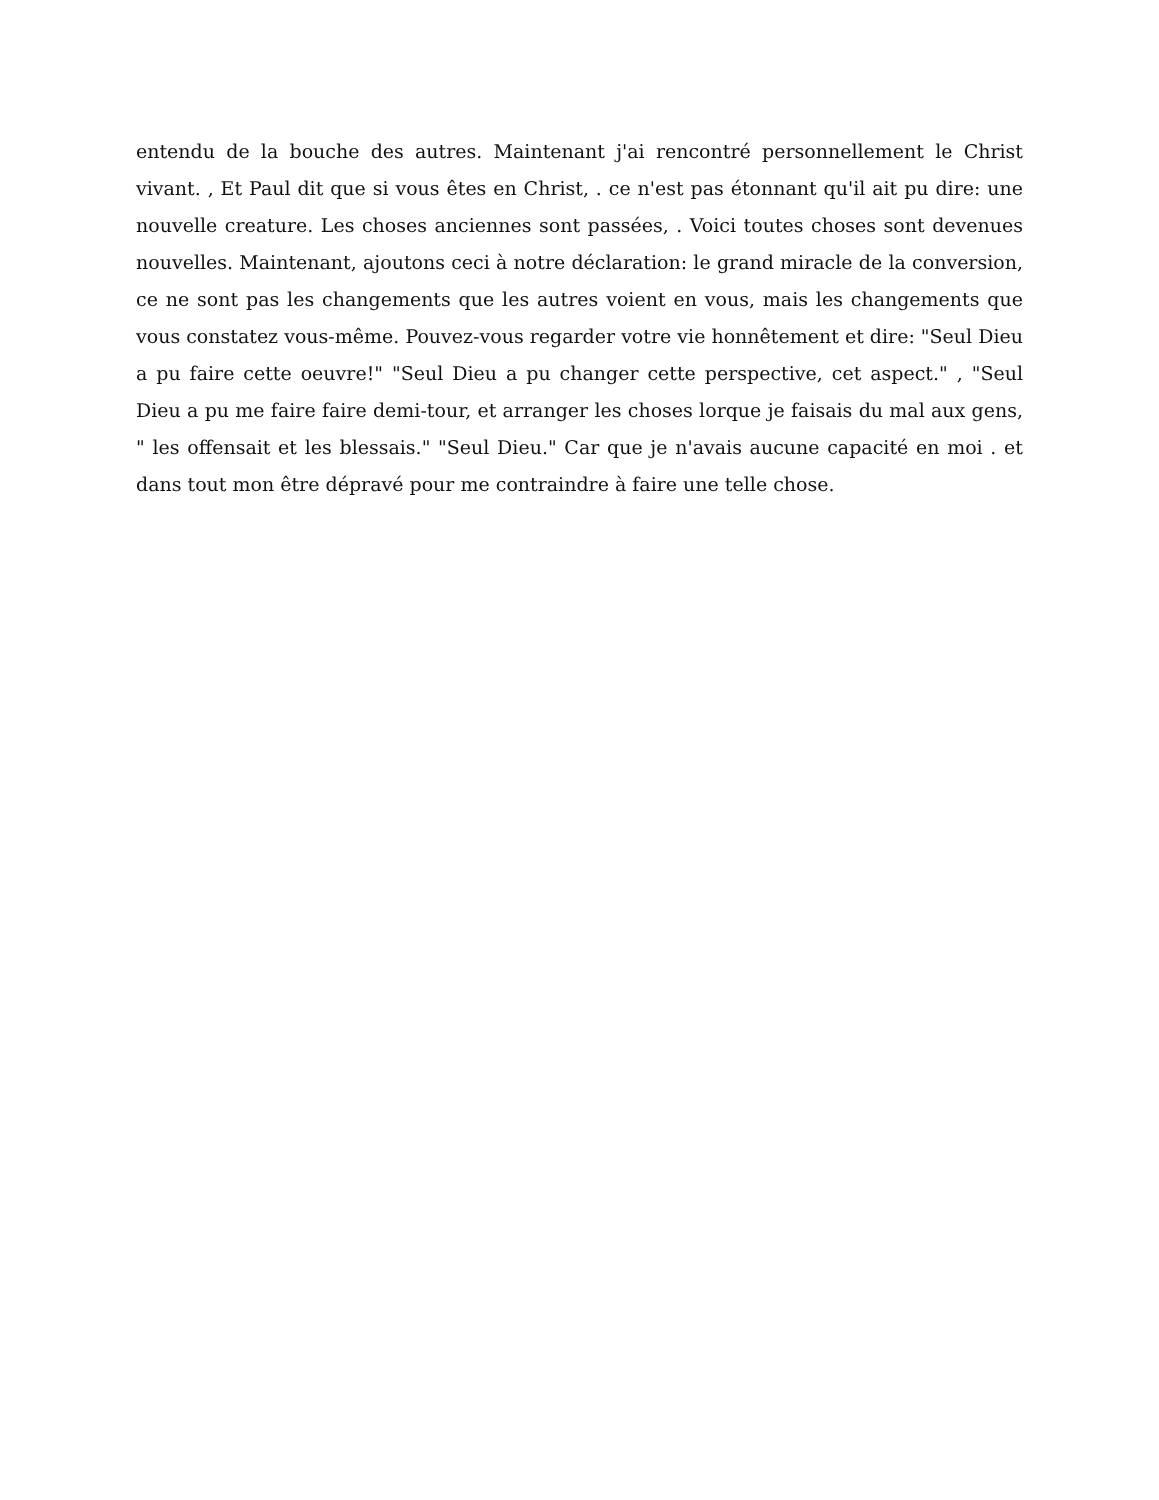entendu de la bouche des autres. Maintenant j'ai rencontré personnellement le Christ vivant. , Et Paul dit que si vous êtes en Christ, . ce n'est pas étonnant qu'il ait pu dire: une nouvelle creature. Les choses anciennes sont passées, . Voici toutes choses sont devenues nouvelles. Maintenant, ajoutons ceci à notre déclaration: le grand miracle de la conversion, ce ne sont pas les changements que les autres voient en vous, mais les changements que vous constatez vous-même. Pouvez-vous regarder votre vie honnêtement et dire: "Seul Dieu a pu faire cette oeuvre!" "Seul Dieu a pu changer cette perspective, cet aspect." , "Seul Dieu a pu me faire faire demi-tour, et arranger les choses lorque je faisais du mal aux gens, " les offensait et les blessais." "Seul Dieu." Car que je n'avais aucune capacité en moi . et dans tout mon être dépravé pour me contraindre à faire une telle chose.